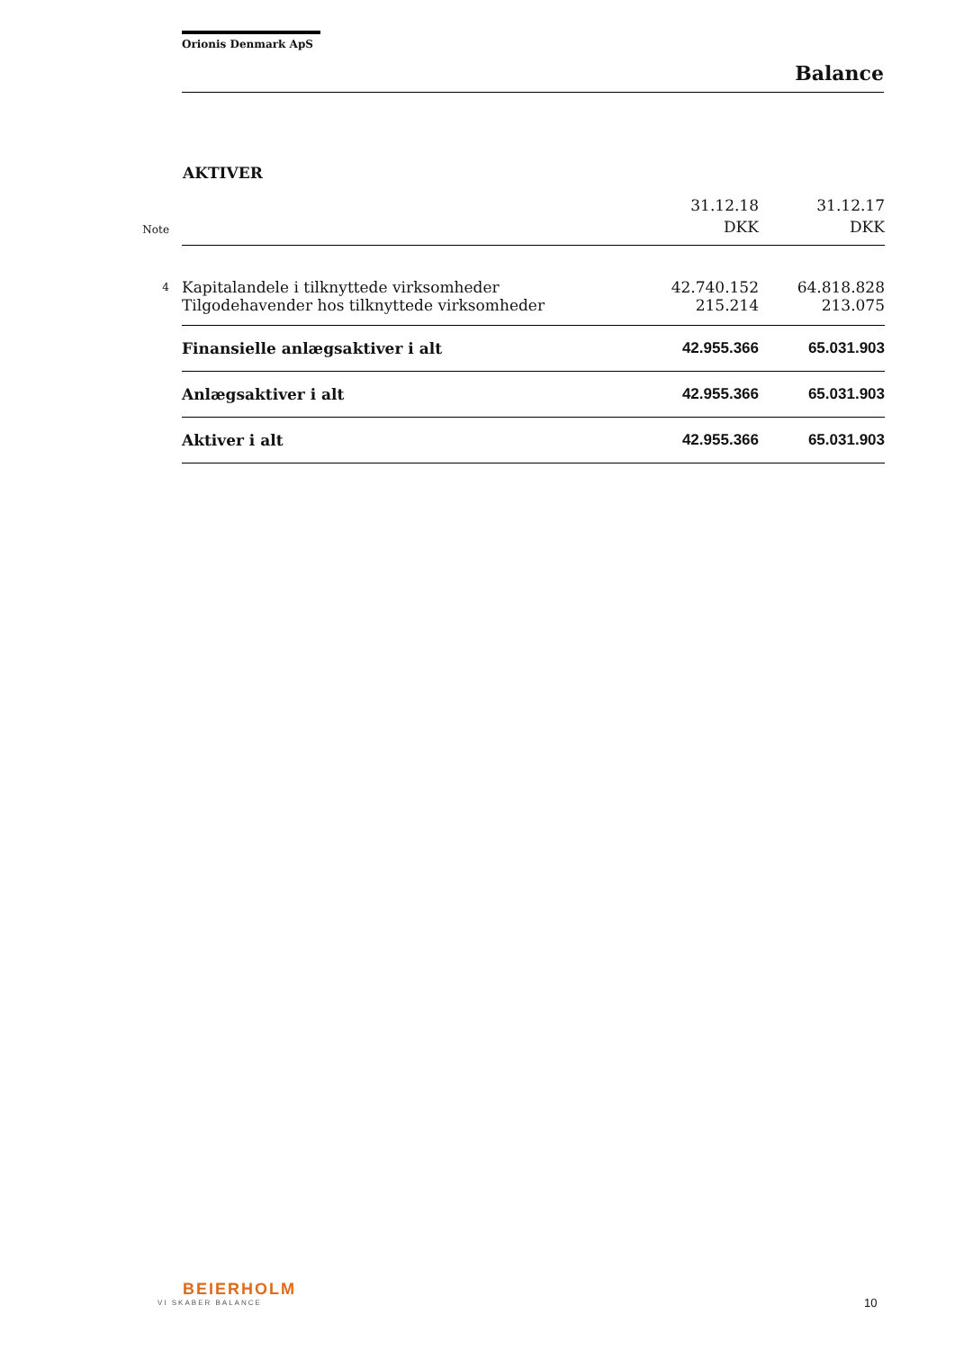Orionis Denmark ApS
Balance
AKTIVER
| Note | | 31.12.18 DKK | 31.12.17 DKK |
| --- | --- | --- | --- |
| 4 | Kapitalandele i tilknyttede virksomheder | 42.740.152 | 64.818.828 |
| | Tilgodehavender hos tilknyttede virksomheder | 215.214 | 213.075 |
| | Finansielle anlægsaktiver i alt | 42.955.366 | 65.031.903 |
| | Anlægsaktiver i alt | 42.955.366 | 65.031.903 |
| | Aktiver i alt | 42.955.366 | 65.031.903 |
BEIERHOLM
VI SKABER BALANCE
10